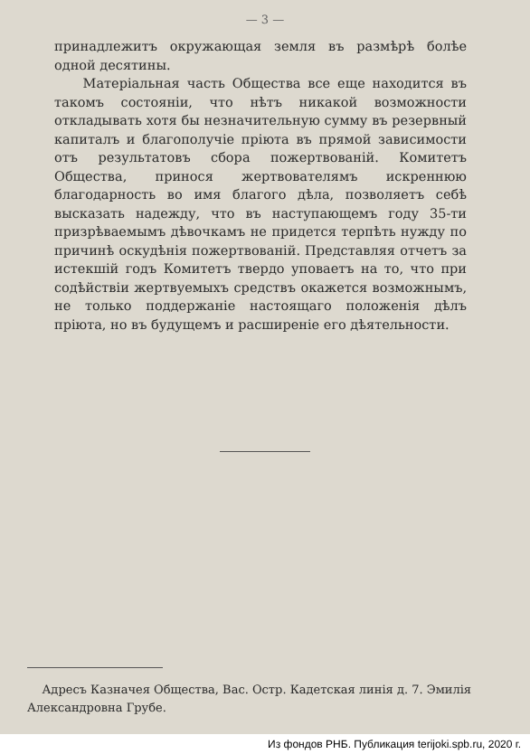— 3 —
принадлежитъ окружающая земля въ размѣрѣ болѣе одной десятины.
Матеріальная часть Общества все еще находится въ такомъ состояніи, что нѣтъ никакой возможности откладывать хотя бы незначительную сумму въ резервный капиталъ и благополучіе пріюта въ прямой зависимости отъ результатовъ сбора пожертвованій. Комитетъ Общества, принося жертвователямъ искреннюю благодарность во имя благого дѣла, позволяетъ себѣ высказать надежду, что въ наступающемъ году 35-ти призрѣваемымъ дѣвочкамъ не придется терпѣть нужду по причинѣ оскудѣнія пожертвованій. Представляя отчетъ за истекшій годъ Комитетъ твердо уповаетъ на то, что при содѣйствіи жертвуемыхъ средствъ окажется возможнымъ, не только поддержаніе настоящаго положенія дѣлъ пріюта, но въ будущемъ и расширеніе его дѣятельности.
Адресъ Казначея Общества, Вас. Остр. Кадетская линія д. 7. Эмилія Александровна Грубе.
Из фондов РНБ. Публикация terijoki.spb.ru, 2020 г.